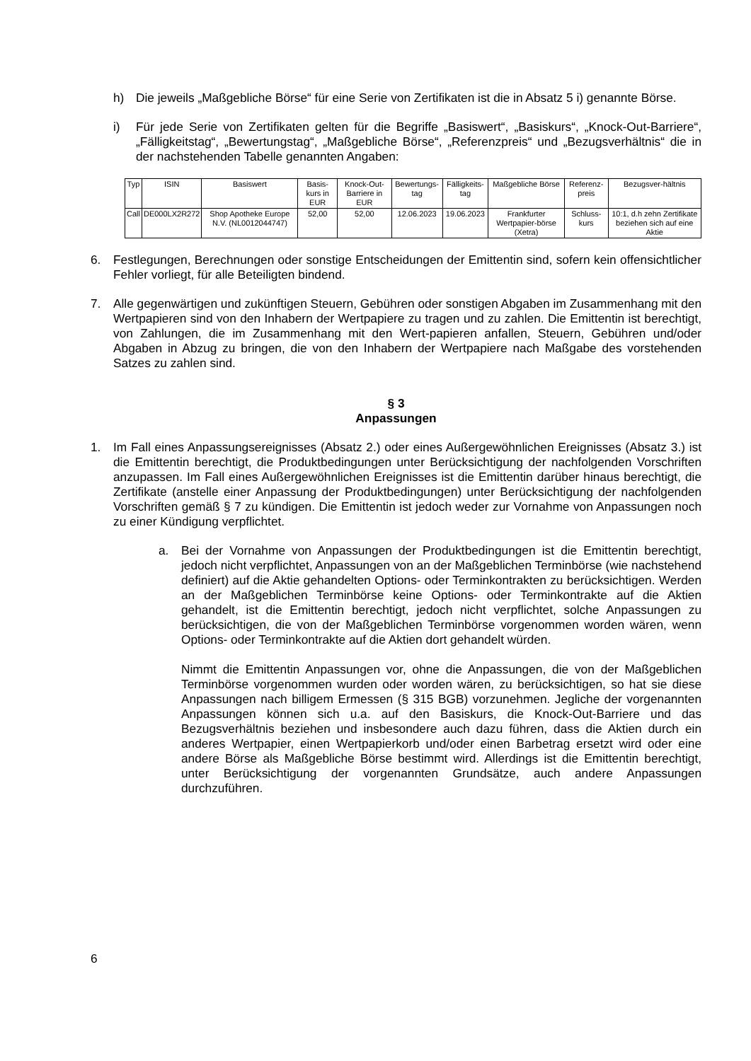h) Die jeweils „Maßgebliche Börse“ für eine Serie von Zertifikaten ist die in Absatz 5 i) genannte Börse.
i) Für jede Serie von Zertifikaten gelten für die Begriffe „Basiswert“, „Basiskurs“, „Knock-Out-Barriere“, „Fälligkeitstag“, „Bewertungstag“, „Maßgebliche Börse“, „Referenzpreis“ und „Bezugsverhältnis“ die in der nachstehenden Tabelle genannten Angaben:
| Typ | ISIN | Basiswert | Basis-kurs in EUR | Knock-Out-Barriere in EUR | Bewertungs-tag | Fälligkeits-tag | Maßgebliche Börse | Referenz-preis | Bezugsver-hältnis |
| --- | --- | --- | --- | --- | --- | --- | --- | --- | --- |
| Call | DE000LX2R272 | Shop Apotheke Europe N.V. (NL0012044747) | 52,00 | 52,00 | 12.06.2023 | 19.06.2023 | Frankfurter Wertpapier-börse (Xetra) | Schluss-kurs | 10:1, d.h zehn Zertifikate beziehen sich auf eine Aktie |
6. Festlegungen, Berechnungen oder sonstige Entscheidungen der Emittentin sind, sofern kein offensichtlicher Fehler vorliegt, für alle Beteiligten bindend.
7. Alle gegenwärtigen und zukünftigen Steuern, Gebühren oder sonstigen Abgaben im Zusammenhang mit den Wertpapieren sind von den Inhabern der Wertpapiere zu tragen und zu zahlen. Die Emittentin ist berechtigt, von Zahlungen, die im Zusammenhang mit den Wert-papieren anfallen, Steuern, Gebühren und/oder Abgaben in Abzug zu bringen, die von den Inhabern der Wertpapiere nach Maßgabe des vorstehenden Satzes zu zahlen sind.
§ 3
Anpassungen
1. Im Fall eines Anpassungsereignisses (Absatz 2.) oder eines Außergewöhnlichen Ereignisses (Absatz 3.) ist die Emittentin berechtigt, die Produktbedingungen unter Berücksichtigung der nachfolgenden Vorschriften anzupassen. Im Fall eines Außergewöhnlichen Ereignisses ist die Emittentin darüber hinaus berechtigt, die Zertifikate (anstelle einer Anpassung der Produktbedingungen) unter Berücksichtigung der nachfolgenden Vorschriften gemäß § 7 zu kündigen. Die Emittentin ist jedoch weder zur Vornahme von Anpassungen noch zu einer Kündigung verpflichtet.
a. Bei der Vornahme von Anpassungen der Produktbedingungen ist die Emittentin berechtigt, jedoch nicht verpflichtet, Anpassungen von an der Maßgeblichen Terminbörse (wie nachstehend definiert) auf die Aktie gehandelten Options- oder Terminkontrakten zu berücksichtigen. Werden an der Maßgeblichen Terminbörse keine Options- oder Terminkontrakte auf die Aktien gehandelt, ist die Emittentin berechtigt, jedoch nicht verpflichtet, solche Anpassungen zu berücksichtigen, die von der Maßgeblichen Terminbörse vorgenommen worden wären, wenn Options- oder Terminkontrakte auf die Aktien dort gehandelt würden.
Nimmt die Emittentin Anpassungen vor, ohne die Anpassungen, die von der Maßgeblichen Terminbörse vorgenommen wurden oder worden wären, zu berücksichtigen, so hat sie diese Anpassungen nach billigem Ermessen (§ 315 BGB) vorzunehmen. Jegliche der vorgenannten Anpassungen können sich u.a. auf den Basiskurs, die Knock-Out-Barriere und das Bezugsverhältnis beziehen und insbesondere auch dazu führen, dass die Aktien durch ein anderes Wertpapier, einen Wertpapierkorb und/oder einen Barbetrag ersetzt wird oder eine andere Börse als Maßgebliche Börse bestimmt wird. Allerdings ist die Emittentin berechtigt, unter Berücksichtigung der vorgenannten Grundsätze, auch andere Anpassungen durchzuführen.
6